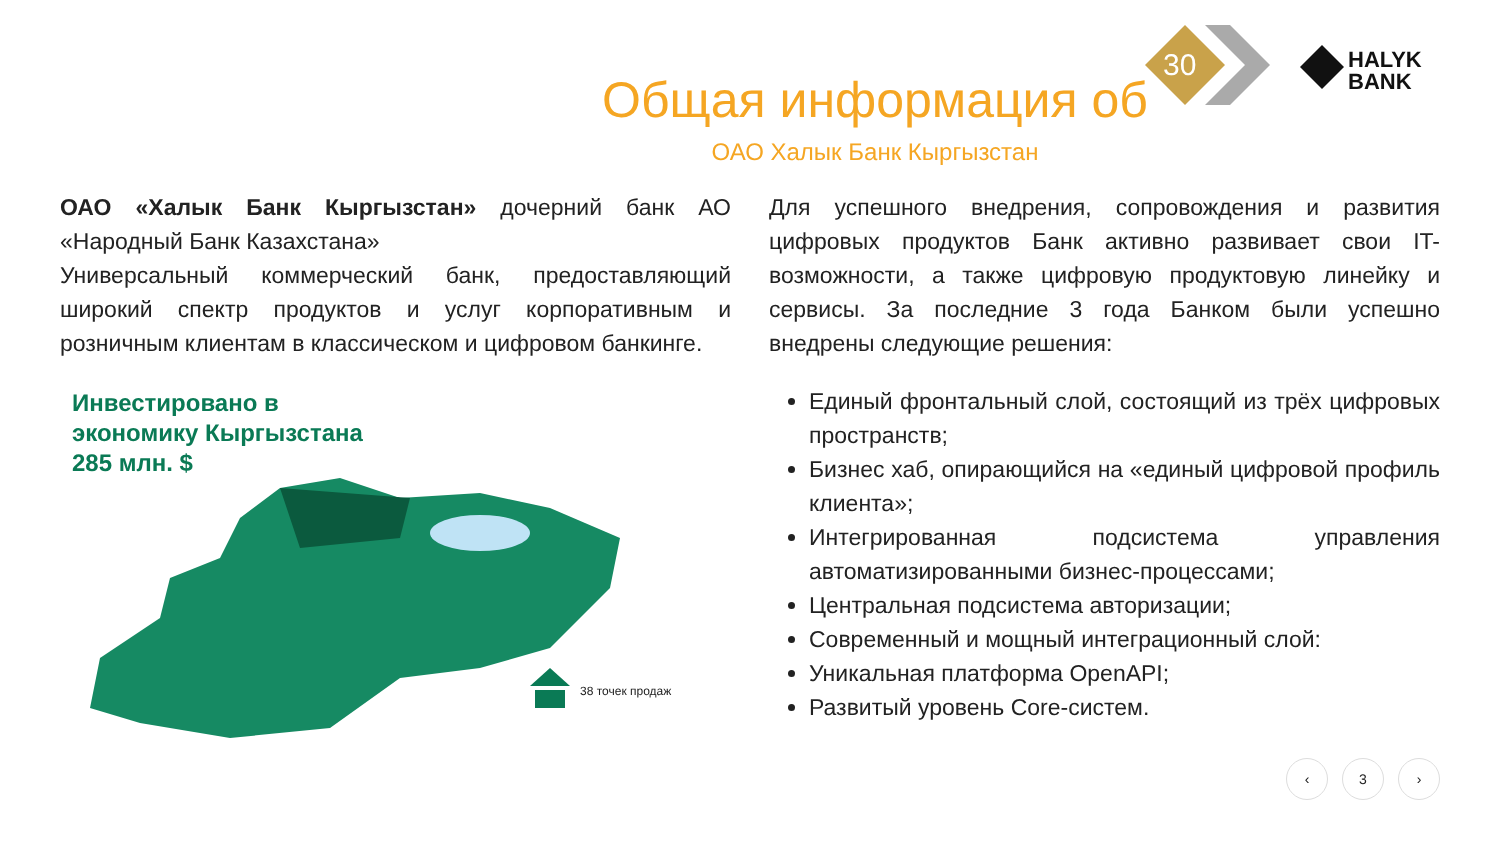30
HALYK
BANK
Общая информация об
ОАО Халык Банк Кыргызстан
ОАО «Халык Банк Кыргызстан» дочерний банк АО «Народный Банк Казахстана»
Универсальный коммерческий банк, предоставляющий широкий спектр продуктов и услуг корпоративным и розничным клиентам в классическом и цифровом банкинге.
Инвестировано в
экономику Кыргызстана
285 млн. $
38 точек продаж
Для успешного внедрения, сопровождения и развития цифровых продуктов Банк активно развивает свои IT-возможности, а также цифровую продуктовую линейку и сервисы. За последние 3 года Банком были успешно внедрены следующие решения:
Единый фронтальный слой, состоящий из трёх цифровых пространств;
Бизнес хаб, опирающийся на «единый цифровой профиль клиента»;
Интегрированная подсистема управления автоматизированными бизнес-процессами;
Центральная подсистема авторизации;
Современный и мощный интеграционный слой:
Уникальная платформа OpenAPI;
Развитый уровень Core-систем.
‹ 3 ›